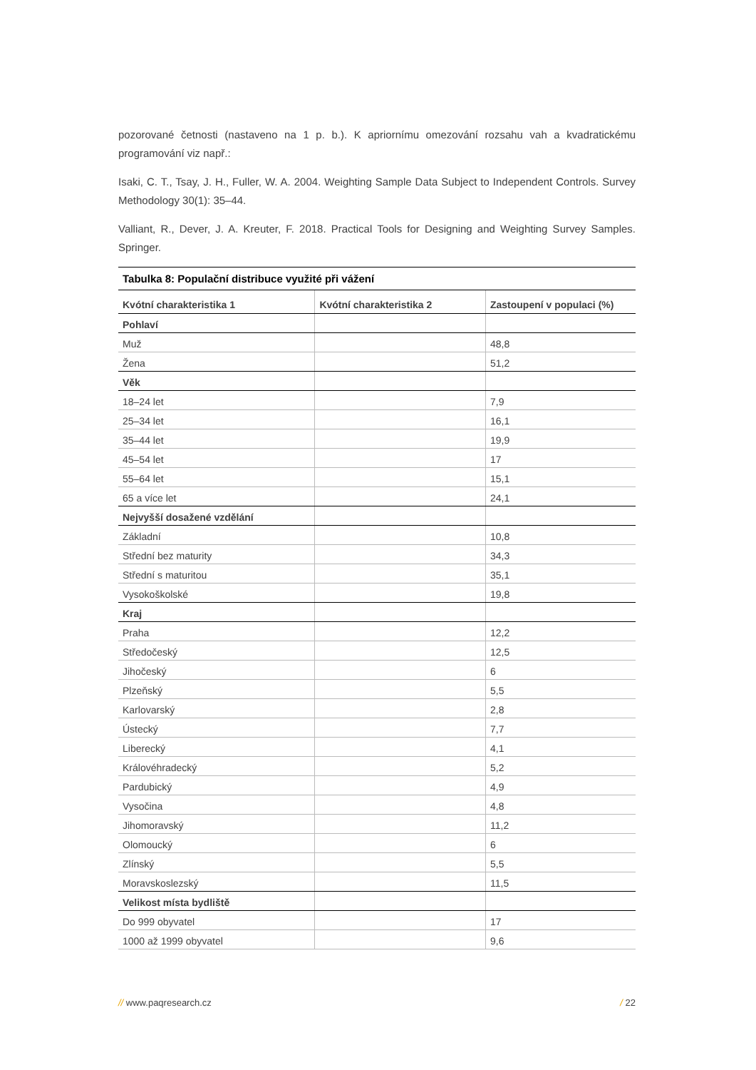pozorované četnosti (nastaveno na 1 p. b.). K apriornímu omezování rozsahu vah a kvadratickému programování viz např.:
Isaki, C. T., Tsay, J. H., Fuller, W. A. 2004. Weighting Sample Data Subject to Independent Controls. Survey Methodology 30(1): 35–44.
Valliant, R., Dever, J. A. Kreuter, F. 2018. Practical Tools for Designing and Weighting Survey Samples. Springer.
Tabulka 8: Populační distribuce využité při vážení
| Kvótní charakteristika 1 | Kvótní charakteristika 2 | Zastoupení v populaci (%) |
| --- | --- | --- |
| Pohlaví | | |
| Muž | | 48,8 |
| Žena | | 51,2 |
| Věk | | |
| 18–24 let | | 7,9 |
| 25–34 let | | 16,1 |
| 35–44 let | | 19,9 |
| 45–54 let | | 17 |
| 55–64 let | | 15,1 |
| 65 a více let | | 24,1 |
| Nejvyšší dosažené vzdělání | | |
| Základní | | 10,8 |
| Střední bez maturity | | 34,3 |
| Střední s maturitou | | 35,1 |
| Vysokoškolské | | 19,8 |
| Kraj | | |
| Praha | | 12,2 |
| Středočeský | | 12,5 |
| Jihočeský | | 6 |
| Plzeňský | | 5,5 |
| Karlovarský | | 2,8 |
| Ústecký | | 7,7 |
| Liberecký | | 4,1 |
| Královéhradecký | | 5,2 |
| Pardubický | | 4,9 |
| Vysočina | | 4,8 |
| Jihomoravský | | 11,2 |
| Olomoucký | | 6 |
| Zlínský | | 5,5 |
| Moravskoslezský | | 11,5 |
| Velikost místa bydliště | | |
| Do 999 obyvatel | | 17 |
| 1000 až 1999 obyvatel | | 9,6 |
// www.paqresearch.cz / 22